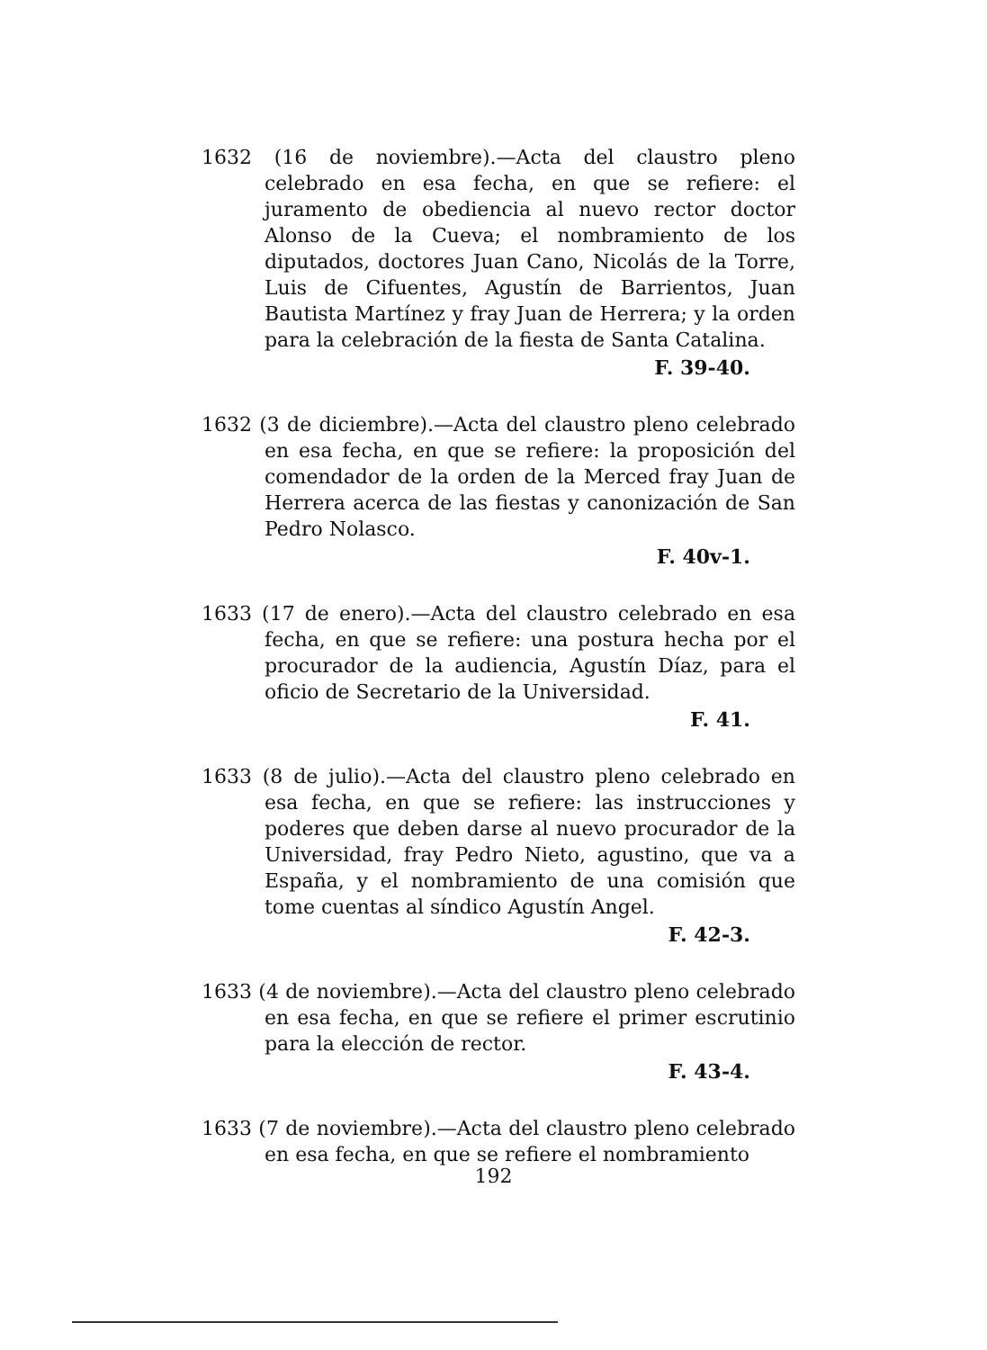1632 (16 de noviembre).—Acta del claustro pleno celebrado en esa fecha, en que se refiere: el juramento de obediencia al nuevo rector doctor Alonso de la Cueva; el nombramiento de los diputados, doctores Juan Cano, Nicolás de la Torre, Luis de Cifuentes, Agustín de Barrientos, Juan Bautista Martínez y fray Juan de Herrera; y la orden para la celebración de la fiesta de Santa Catalina.
F. 39-40.
1632 (3 de diciembre).—Acta del claustro pleno celebrado en esa fecha, en que se refiere: la proposición del comendador de la orden de la Merced fray Juan de Herrera acerca de las fiestas y canonización de San Pedro Nolasco.
F. 40v-1.
1633 (17 de enero).—Acta del claustro celebrado en esa fecha, en que se refiere: una postura hecha por el procurador de la audiencia, Agustín Díaz, para el oficio de Secretario de la Universidad.
F. 41.
1633 (8 de julio).—Acta del claustro pleno celebrado en esa fecha, en que se refiere: las instrucciones y poderes que deben darse al nuevo procurador de la Universidad, fray Pedro Nieto, agustino, que va a España, y el nombramiento de una comisión que tome cuentas al síndico Agustín Angel.
F. 42-3.
1633 (4 de noviembre).—Acta del claustro pleno celebrado en esa fecha, en que se refiere el primer escrutinio para la elección de rector.
F. 43-4.
1633 (7 de noviembre).—Acta del claustro pleno celebrado en esa fecha, en que se refiere el nombramiento
192